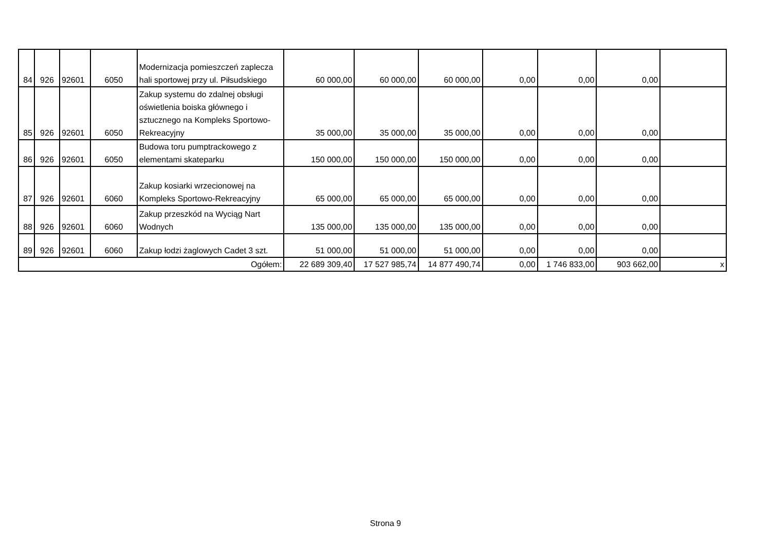| 84 | 926 | 92601 | 6050 | Modernizacja pomieszczeń zaplecza hali sportowej przy ul. Piłsudskiego | 60 000,00 | 60 000,00 | 60 000,00 | 0,00 | 0,00 | 0,00 | |
| 85 | 926 | 92601 | 6050 | Zakup systemu do zdalnej obsługi oświetlenia boiska głównego i sztucznego na Kompleks Sportowo-Rekreacyjny | 35 000,00 | 35 000,00 | 35 000,00 | 0,00 | 0,00 | 0,00 | |
| 86 | 926 | 92601 | 6050 | Budowa toru pumptrackowego z elementami skateparku | 150 000,00 | 150 000,00 | 150 000,00 | 0,00 | 0,00 | 0,00 | |
| 87 | 926 | 92601 | 6060 | Zakup kosiarki wrzecionowej na Kompleks Sportowo-Rekreacyjny | 65 000,00 | 65 000,00 | 65 000,00 | 0,00 | 0,00 | 0,00 | |
| 88 | 926 | 92601 | 6060 | Zakup przeszkód na Wyciąg Nart Wodnych | 135 000,00 | 135 000,00 | 135 000,00 | 0,00 | 0,00 | 0,00 | |
| 89 | 926 | 92601 | 6060 | Zakup łodzi żaglowych Cadet 3 szt. | 51 000,00 | 51 000,00 | 51 000,00 | 0,00 | 0,00 | 0,00 | |
| Ogółem: | | | | | 22 689 309,40 | 17 527 985,74 | 14 877 490,74 | 0,00 | 1 746 833,00 | 903 662,00 | x |
Strona 9